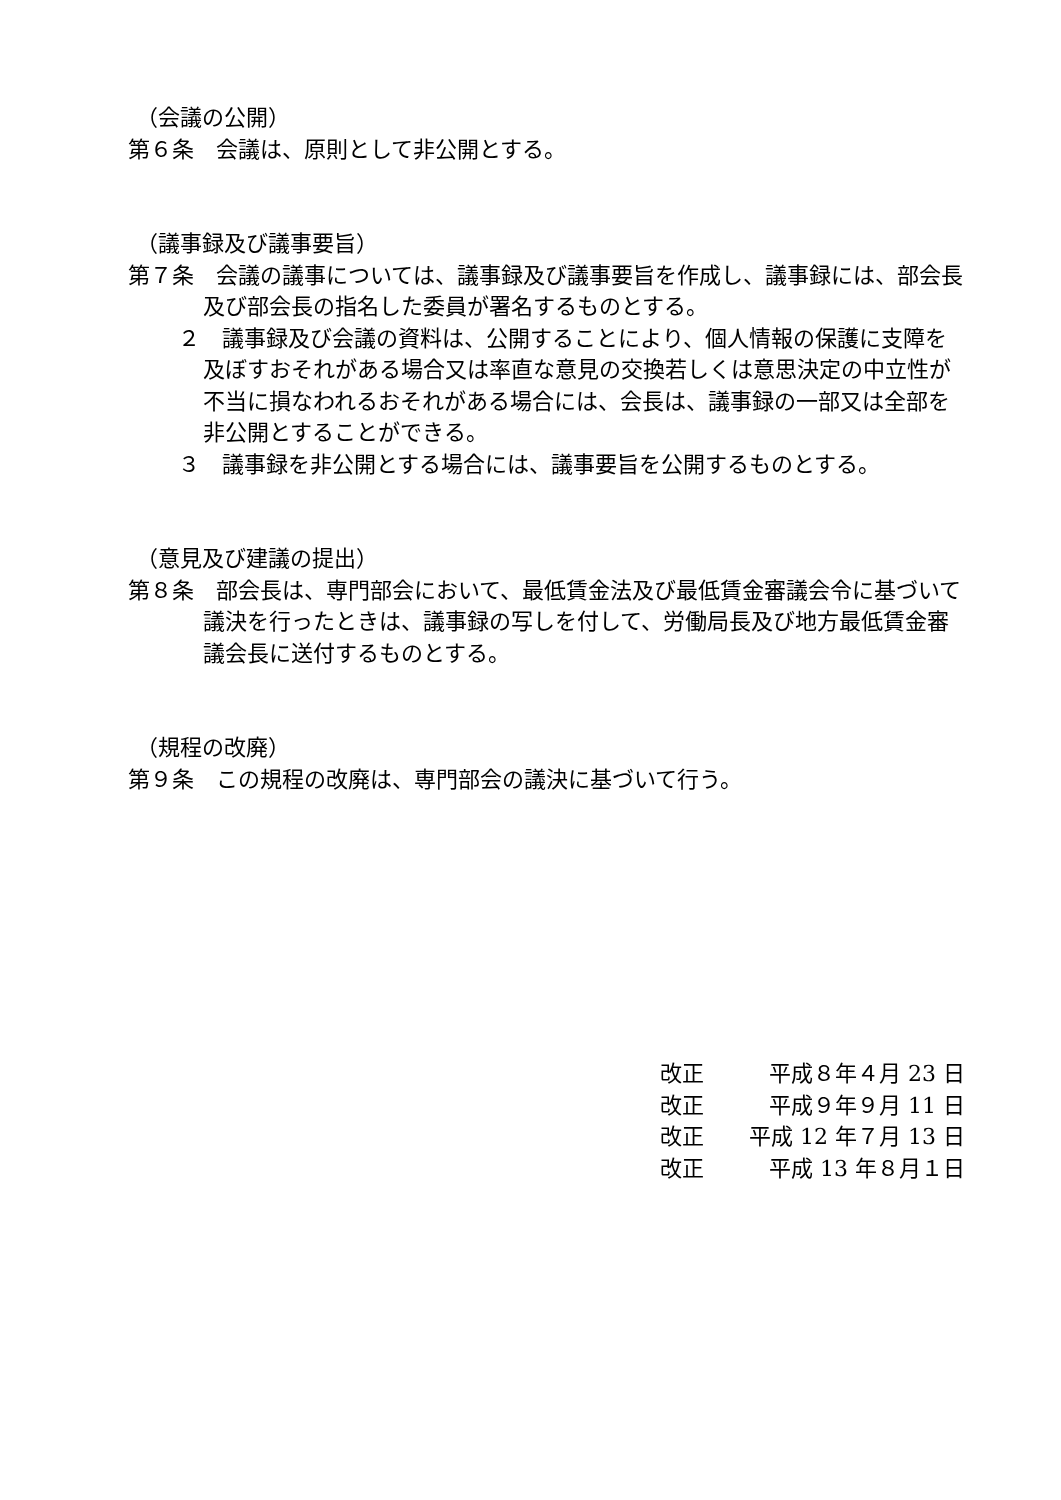（会議の公開）
第６条　会議は、原則として非公開とする。
（議事録及び議事要旨）
第７条　会議の議事については、議事録及び議事要旨を作成し、議事録には、部会長及び部会長の指名した委員が署名するものとする。
２　議事録及び会議の資料は、公開することにより、個人情報の保護に支障を及ぼすおそれがある場合又は率直な意見の交換若しくは意思決定の中立性が不当に損なわれるおそれがある場合には、会長は、議事録の一部又は全部を非公開とすることができる。
３　議事録を非公開とする場合には、議事要旨を公開するものとする。
（意見及び建議の提出）
第８条　部会長は、専門部会において、最低賃金法及び最低賃金審議会令に基づいて議決を行ったときは、議事録の写しを付して、労働局長及び地方最低賃金審議会長に送付するものとする。
（規程の改廃）
第９条　この規程の改廃は、専門部会の議決に基づいて行う。
改正 平成８年４月 23 日
改正 平成９年９月 11 日
改正 平成 12 年７月 13 日
改正 平成 13 年８月１日